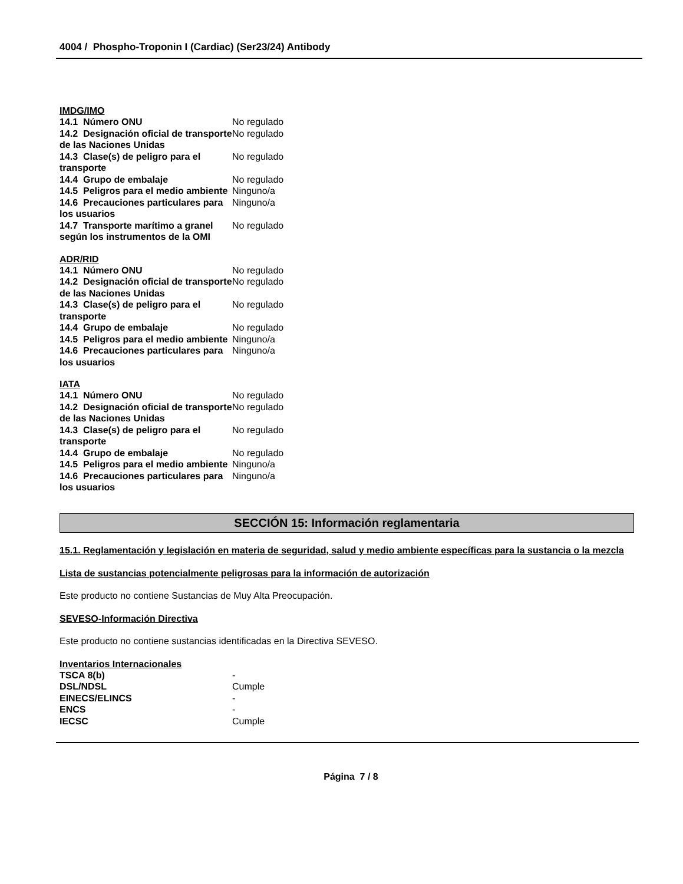4004 / Phospho-Troponin I (Cardiac) (Ser23/24) Antibody
IMDG/IMO
| 14.1 Número ONU | No regulado |
| 14.2 Designación oficial de transporte de las Naciones Unidas | No regulado |
| 14.3 Clase(s) de peligro para el transporte | No regulado |
| 14.4 Grupo de embalaje | No regulado |
| 14.5 Peligros para el medio ambiente | Ninguno/a |
| 14.6 Precauciones particulares para los usuarios | Ninguno/a |
| 14.7 Transporte marítimo a granel según los instrumentos de la OMI | No regulado |
ADR/RID
| 14.1 Número ONU | No regulado |
| 14.2 Designación oficial de transporte de las Naciones Unidas | No regulado |
| 14.3 Clase(s) de peligro para el transporte | No regulado |
| 14.4 Grupo de embalaje | No regulado |
| 14.5 Peligros para el medio ambiente | Ninguno/a |
| 14.6 Precauciones particulares para los usuarios | Ninguno/a |
IATA
| 14.1 Número ONU | No regulado |
| 14.2 Designación oficial de transporte de las Naciones Unidas | No regulado |
| 14.3 Clase(s) de peligro para el transporte | No regulado |
| 14.4 Grupo de embalaje | No regulado |
| 14.5 Peligros para el medio ambiente | Ninguno/a |
| 14.6 Precauciones particulares para los usuarios | Ninguno/a |
SECCIÓN 15: Información reglamentaria
15.1. Reglamentación y legislación en materia de seguridad, salud y medio ambiente específicas para la sustancia o la mezcla
Lista de sustancias potencialmente peligrosas para la información de autorización
Este producto no contiene Sustancias de Muy Alta Preocupación.
SEVESO-Información Directiva
Este producto no contiene sustancias identificadas en la Directiva SEVESO.
Inventarios Internacionales
| TSCA 8(b) | - |
| DSL/NDSL | Cumple |
| EINECS/ELINCS | - |
| ENCS | - |
| IECSC | Cumple |
Página 7 / 8